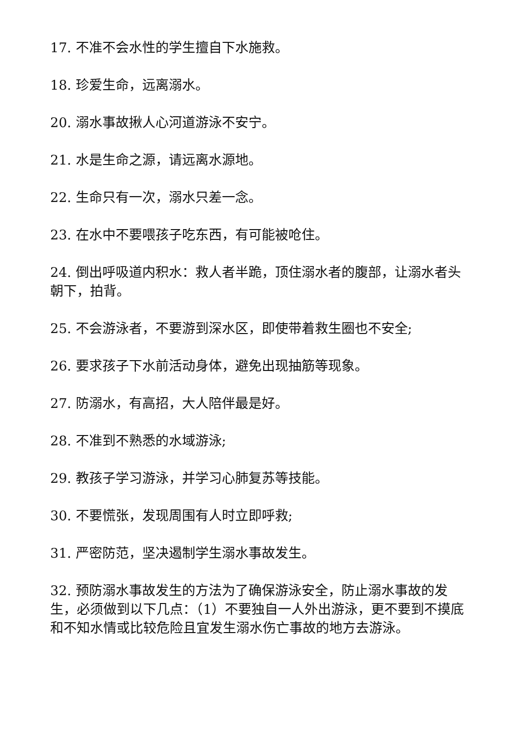17. 不准不会水性的学生擅自下水施救。
18. 珍爱生命，远离溺水。
20. 溺水事故揪人心河道游泳不安宁。
21. 水是生命之源，请远离水源地。
22. 生命只有一次，溺水只差一念。
23. 在水中不要喂孩子吃东西，有可能被呛住。
24. 倒出呼吸道内积水：救人者半跪，顶住溺水者的腹部，让溺水者头朝下，拍背。
25. 不会游泳者，不要游到深水区，即使带着救生圈也不安全;
26. 要求孩子下水前活动身体，避免出现抽筋等现象。
27. 防溺水，有高招，大人陪伴最是好。
28. 不准到不熟悉的水域游泳;
29. 教孩子学习游泳，并学习心肺复苏等技能。
30. 不要慌张，发现周围有人时立即呼救;
31. 严密防范，坚决遏制学生溺水事故发生。
32. 预防溺水事故发生的方法为了确保游泳安全，防止溺水事故的发生，必须做到以下几点：（1）不要独自一人外出游泳，更不要到不摸底和不知水情或比较危险且宜发生溺水伤亡事故的地方去游泳。